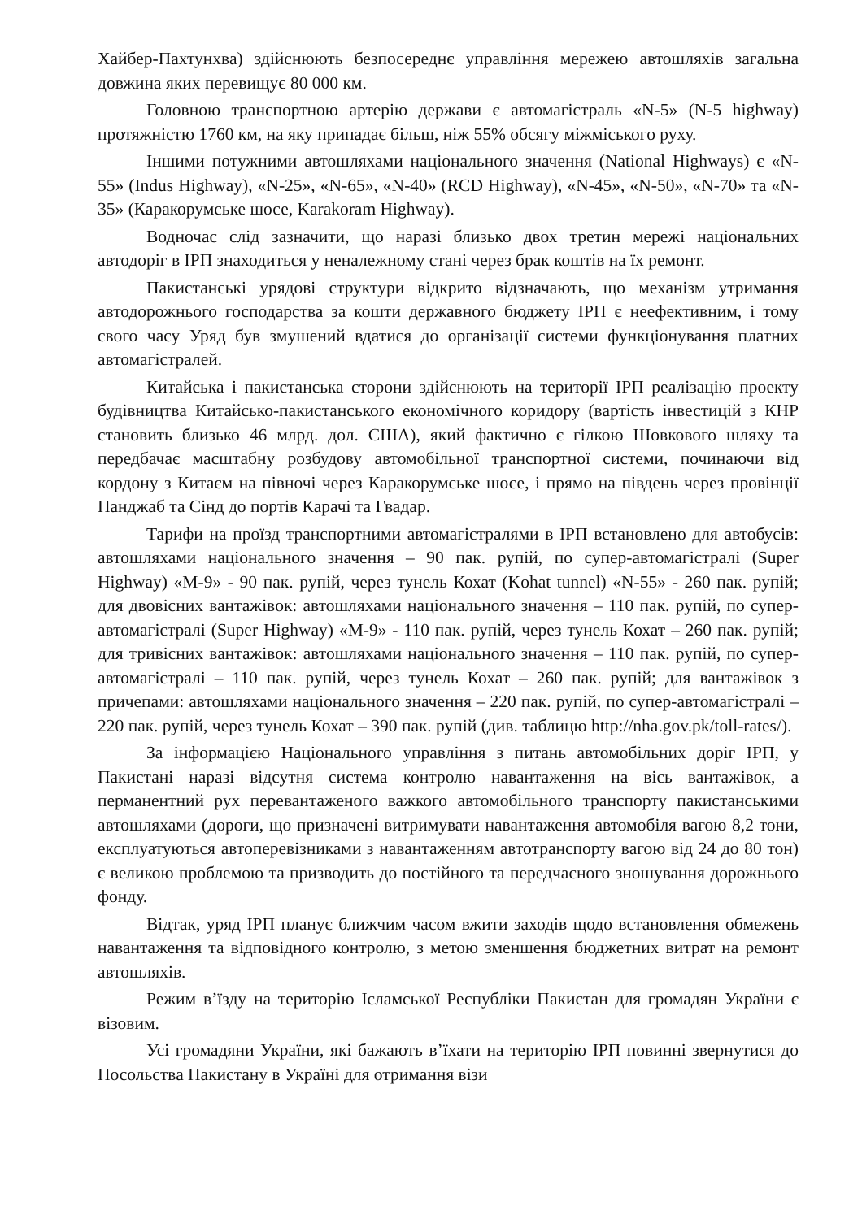Хайбер-Пахтунхва) здійснюють безпосереднє управління мережею автошляхів загальна довжина яких перевищує 80 000 км.
Головною транспортною артерію держави є автомагістраль «N-5» (N-5 highway) протяжністю 1760 км, на яку припадає більш, ніж 55% обсягу міжміського руху.
Іншими потужними автошляхами національного значення (National Highways) є «N-55» (Indus Highway), «N-25», «N-65», «N-40» (RCD Highway), «N-45», «N-50», «N-70» та «N-35» (Каракорумське шосе, Karakoram Highway).
Водночас слід зазначити, що наразі близько двох третин мережі національних автодоріг в ІРП знаходиться у неналежному стані через брак коштів на їх ремонт.
Пакистанські урядові структури відкрито відзначають, що механізм утримання автодорожнього господарства за кошти державного бюджету ІРП є неефективним, і тому свого часу Уряд був змушений вдатися до організації системи функціонування платних автомагістралей.
Китайська і пакистанська сторони здійснюють на території ІРП реалізацію проекту будівництва Китайсько-пакистанського економічного коридору (вартість інвестицій з КНР становить близько 46 млрд. дол. США), який фактично є гілкою Шовкового шляху та передбачає масштабну розбудову автомобільної транспортної системи, починаючи від кордону з Китаєм на півночі через Каракорумське шосе, і прямо на південь через провінції Панджаб та Сінд до портів Карачі та Гвадар.
Тарифи на проїзд транспортними автомагістралями в ІРП встановлено для автобусів: автошляхами національного значення – 90 пак. рупій, по супер-автомагістралі (Super Highway) «М-9» - 90 пак. рупій, через тунель Кохат (Kohat tunnel) «N-55» - 260 пак. рупій; для двовісних вантажівок: автошляхами національного значення – 110 пак. рупій, по супер-автомагістралі (Super Highway) «М-9» - 110 пак. рупій, через тунель Кохат – 260 пак. рупій; для тривісних вантажівок: автошляхами національного значення – 110 пак. рупій, по супер-автомагістралі – 110 пак. рупій, через тунель Кохат – 260 пак. рупій; для вантажівок з причепами: автошляхами національного значення – 220 пак. рупій, по супер-автомагістралі – 220 пак. рупій, через тунель Кохат – 390 пак. рупій (див. таблицю http://nha.gov.pk/toll-rates/).
За інформацією Національного управління з питань автомобільних доріг ІРП, у Пакистані наразі відсутня система контролю навантаження на вісь вантажівок, а перманентний рух перевантаженого важкого автомобільного транспорту пакистанськими автошляхами (дороги, що призначені витримувати навантаження автомобіля вагою 8,2 тони, експлуатуються автоперевізниками з навантаженням автотранспорту вагою від 24 до 80 тон) є великою проблемою та призводить до постійного та передчасного зношування дорожнього фонду.
Відтак, уряд ІРП планує ближчим часом вжити заходів щодо встановлення обмежень навантаження та відповідного контролю, з метою зменшення бюджетних витрат на ремонт автошляхів.
Режим в’їзду на територію Ісламської Республіки Пакистан для громадян України є візовим.
Усі громадяни України, які бажають в’їхати на територію ІРП повинні звернутися до Посольства Пакистану в Україні для отримання візи